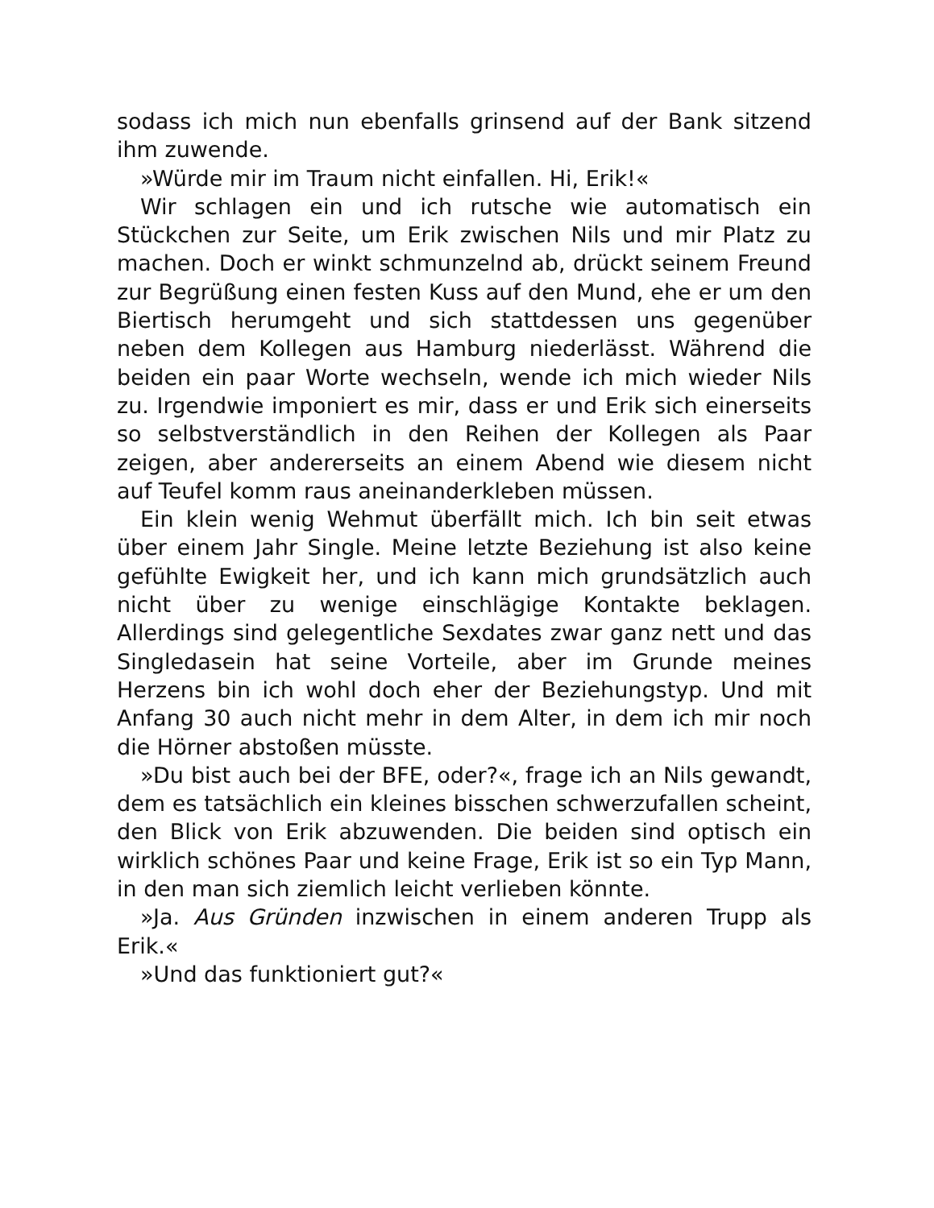sodass ich mich nun ebenfalls grinsend auf der Bank sitzend ihm zuwende.
»Würde mir im Traum nicht einfallen. Hi, Erik!«
Wir schlagen ein und ich rutsche wie automatisch ein Stückchen zur Seite, um Erik zwischen Nils und mir Platz zu machen. Doch er winkt schmunzelnd ab, drückt seinem Freund zur Begrüßung einen festen Kuss auf den Mund, ehe er um den Biertisch herumgeht und sich stattdessen uns gegenüber neben dem Kollegen aus Hamburg niederlässt. Während die beiden ein paar Worte wechseln, wende ich mich wieder Nils zu. Irgendwie imponiert es mir, dass er und Erik sich einerseits so selbstverständlich in den Reihen der Kollegen als Paar zeigen, aber andererseits an einem Abend wie diesem nicht auf Teufel komm raus aneinanderkleben müssen.
Ein klein wenig Wehmut überfällt mich. Ich bin seit etwas über einem Jahr Single. Meine letzte Beziehung ist also keine gefühlte Ewigkeit her, und ich kann mich grundsätzlich auch nicht über zu wenige einschlägige Kontakte beklagen. Allerdings sind gelegentliche Sexdates zwar ganz nett und das Singledasein hat seine Vorteile, aber im Grunde meines Herzens bin ich wohl doch eher der Beziehungstyp. Und mit Anfang 30 auch nicht mehr in dem Alter, in dem ich mir noch die Hörner abstoßen müsste.
»Du bist auch bei der BFE, oder?«, frage ich an Nils gewandt, dem es tatsächlich ein kleines bisschen schwerzufallen scheint, den Blick von Erik abzuwenden. Die beiden sind optisch ein wirklich schönes Paar und keine Frage, Erik ist so ein Typ Mann, in den man sich ziemlich leicht verlieben könnte.
»Ja. Aus Gründen inzwischen in einem anderen Trupp als Erik.«
»Und das funktioniert gut?«